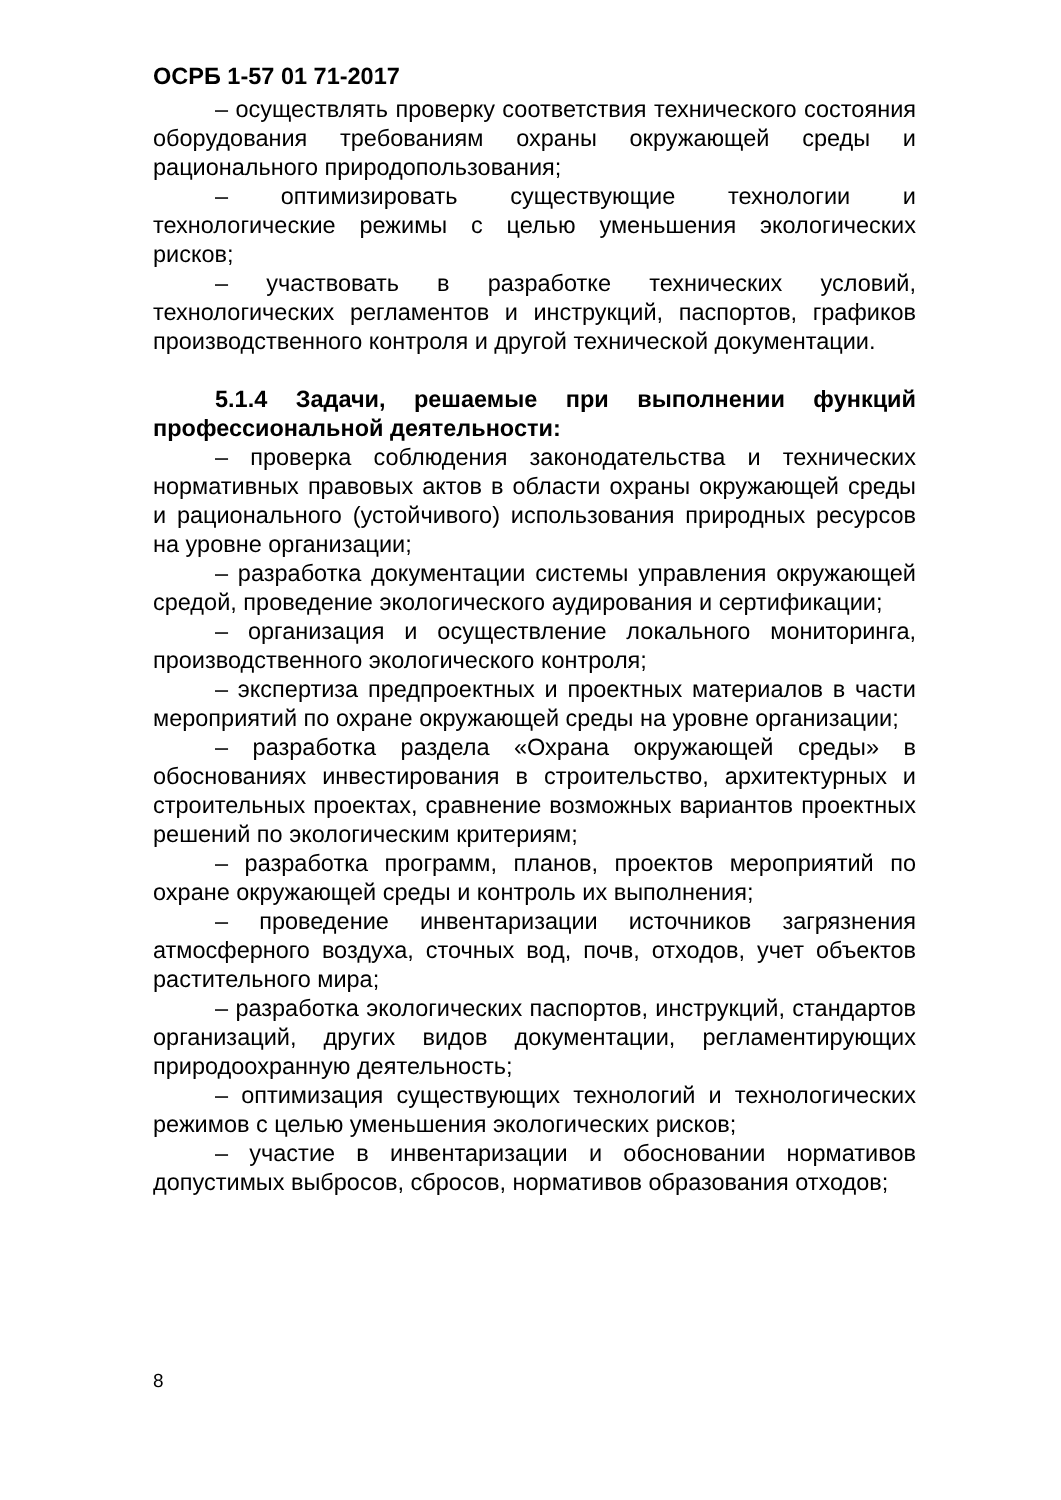ОСРБ 1-57 01 71-2017
– осуществлять проверку соответствия технического состояния оборудования требованиям охраны окружающей среды и рационального природопользования;
– оптимизировать существующие технологии и технологические режимы с целью уменьшения экологических рисков;
– участвовать в разработке технических условий, технологических регламентов и инструкций, паспортов, графиков производственного контроля и другой технической документации.
5.1.4 Задачи, решаемые при выполнении функций профессиональной деятельности:
– проверка соблюдения законодательства и технических нормативных правовых актов в области охраны окружающей среды и рационального (устойчивого) использования природных ресурсов на уровне организации;
– разработка документации системы управления окружающей средой, проведение экологического аудирования и сертификации;
– организация и осуществление локального мониторинга, производственного экологического контроля;
– экспертиза предпроектных и проектных материалов в части мероприятий по охране окружающей среды на уровне организации;
– разработка раздела «Охрана окружающей среды» в обоснованиях инвестирования в строительство, архитектурных и строительных проектах, сравнение возможных вариантов проектных решений по экологическим критериям;
– разработка программ, планов, проектов мероприятий по охране окружающей среды и контроль их выполнения;
– проведение инвентаризации источников загрязнения атмосферного воздуха, сточных вод, почв, отходов, учет объектов растительного мира;
– разработка экологических паспортов, инструкций, стандартов организаций, других видов документации, регламентирующих природоохранную деятельность;
– оптимизация существующих технологий и технологических режимов с целью уменьшения экологических рисков;
– участие в инвентаризации и обосновании нормативов допустимых выбросов, сбросов, нормативов образования отходов;
8